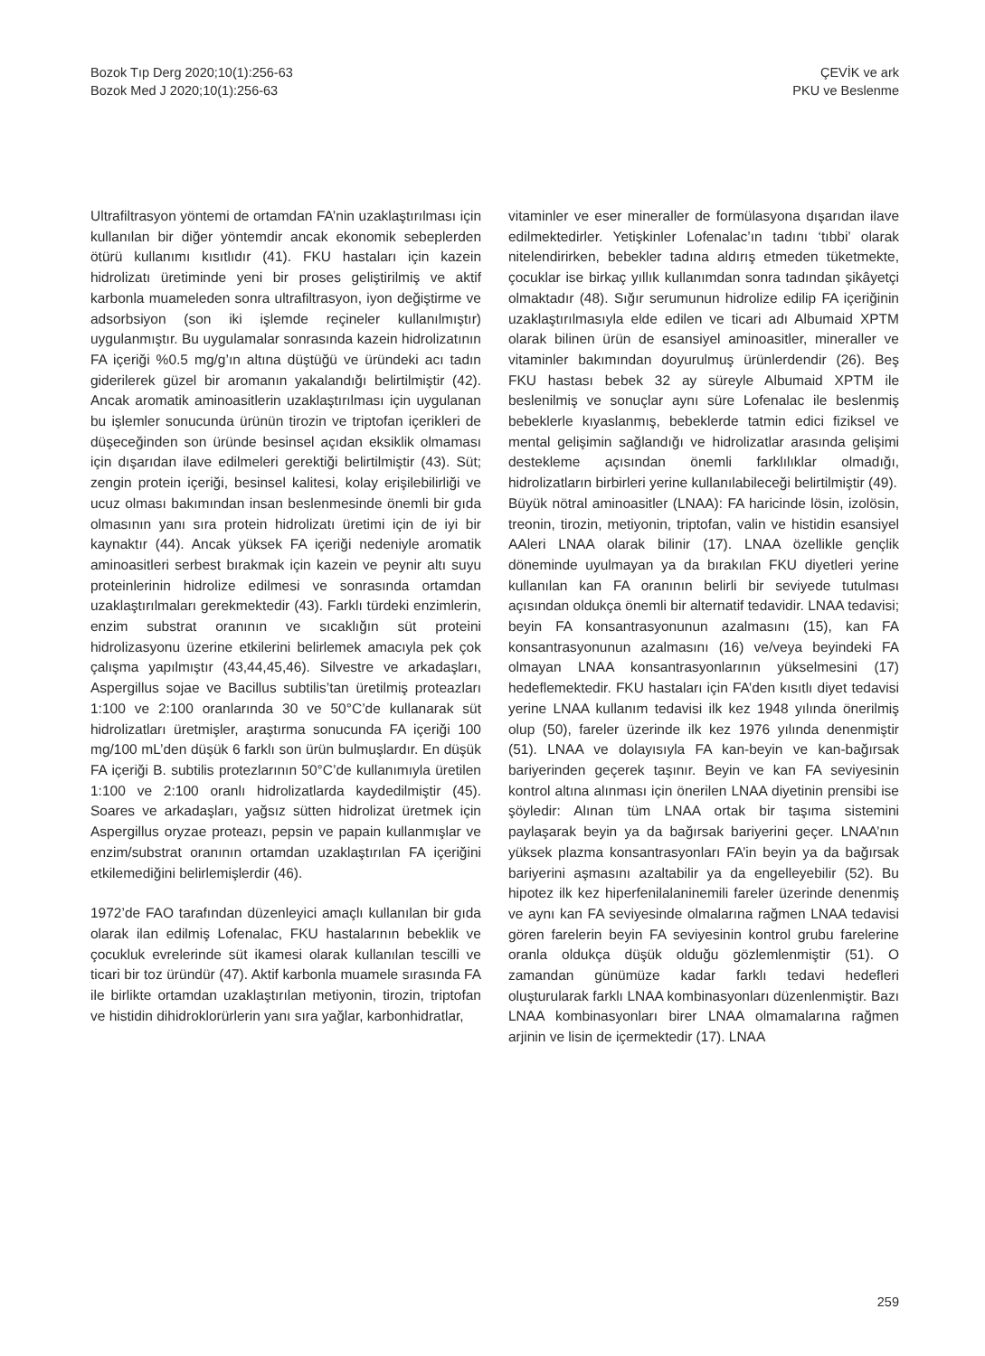Bozok Tıp Derg 2020;10(1):256-63
Bozok Med J 2020;10(1):256-63
ÇEVİK ve ark
PKU ve Beslenme
Ultrafiltrasyon yöntemi de ortamdan FA’nin uzaklaştırılması için kullanılan bir diğer yöntemdir ancak ekonomik sebeplerden ötürü kullanımı kısıtlıdır (41). FKU hastaları için kazein hidrolizatı üretiminde yeni bir proses geliştirilmiş ve aktif karbonla muameleden sonra ultrafiltrasyon, iyon değiştirme ve adsorbsiyon (son iki işlemde reçineler kullanılmıştır) uygulanmıştır. Bu uygulamalar sonrasında kazein hidrolizatının FA içeriği %0.5 mg/g’ın altına düştüğü ve üründeki acı tadın giderilerek güzel bir aromanın yakalandığı belirtilmiştir (42). Ancak aromatik aminoasitlerin uzaklaştırılması için uygulanan bu işlemler sonucunda ürünün tirozin ve triptofan içerikleri de düşeceğinden son üründe besinsel açıdan eksiklik olmaması için dışarıdan ilave edilmeleri gerektiği belirtilmiştir (43). Süt; zengin protein içeriği, besinsel kalitesi, kolay erişilebilirliği ve ucuz olması bakımından insan beslenmesinde önemli bir gıda olmasının yanı sıra protein hidrolizatı üretimi için de iyi bir kaynaktır (44). Ancak yüksek FA içeriği nedeniyle aromatik aminoasitleri serbest bırakmak için kazein ve peynir altı suyu proteinlerinin hidrolize edilmesi ve sonrasında ortamdan uzaklaştırılmaları gerekmektedir (43). Farklı türdeki enzimlerin, enzim substrat oranının ve sıcaklığın süt proteini hidrolizasyonu üzerine etkilerini belirlemek amacıyla pek çok çalışma yapılmıştır (43,44,45,46). Silvestre ve arkadaşları, Aspergillus sojae ve Bacillus subtilis’tan üretilmiş proteazları 1:100 ve 2:100 oranlarında 30 ve 50°C’de kullanarak süt hidrolizatları üretmişler, araştırma sonucunda FA içeriği 100 mg/100 mL’den düşük 6 farklı son ürün bulmuşlardır. En düşük FA içeriği B. subtilis protezlarının 50°C’de kullanımıyla üretilen 1:100 ve 2:100 oranlı hidrolizatlarda kaydedilmiştir (45). Soares ve arkadaşları, yağsız sütten hidrolizat üretmek için Aspergillus oryzae proteazı, pepsin ve papain kullanmışlar ve enzim/substrat oranının ortamdan uzaklaştırılan FA içeriğini etkilemediğini belirlemişlerdir (46).
1972’de FAO tarafından düzenleyici amaçlı kullanılan bir gıda olarak ilan edilmiş Lofenalac, FKU hastalarının bebeklik ve çocukluk evrelerinde süt ikamesi olarak kullanılan tescilli ve ticari bir toz üründür (47). Aktif karbonla muamele sırasında FA ile birlikte ortamdan uzaklaştırılan metiyonin, tirozin, triptofan ve histidin dihidroklorürlerin yanı sıra yağlar, karbonhidratlar,
vitaminler ve eser mineraller de formülasyona dışarıdan ilave edilmektedirler. Yetişkinler Lofenalac’ın tadını ‘tıbbi’ olarak nitelendirirken, bebekler tadına aldırış etmeden tüketmekte, çocuklar ise birkaç yıllık kullanımdan sonra tadından şikâyetçi olmaktadır (48). Sığır serumunun hidrolize edilip FA içeriğinin uzaklaştırılmasıyla elde edilen ve ticari adı Albumaid XPTM olarak bilinen ürün de esansiyel aminoasitler, mineraller ve vitaminler bakımından doyurulmuş ürünlerdendir (26). Beş FKU hastası bebek 32 ay süreyle Albumaid XPTM ile beslenilmiş ve sonuçlar aynı süre Lofenalac ile beslenmiş bebeklerle kıyaslanmış, bebeklerde tatmin edici fiziksel ve mental gelişimin sağlandığı ve hidrolizatlar arasında gelişimi destekleme açısından önemli farklılıklar olmadığı, hidrolizatların birbirleri yerine kullanılabileceği belirtilmiştir (49).
Büyük nötral aminoasitler (LNAA): FA haricinde lösin, izolösin, treonin, tirozin, metiyonin, triptofan, valin ve histidin esansiyel AAleri LNAA olarak bilinir (17). LNAA özellikle gençlik döneminde uyulmayan ya da bırakılan FKU diyetleri yerine kullanılan kan FA oranının belirli bir seviyede tutulması açısından oldukça önemli bir alternatif tedavidir. LNAA tedavisi; beyin FA konsantrasyonunun azalmasını (15), kan FA konsantrasyonunun azalmasını (16) ve/veya beyindeki FA olmayan LNAA konsantrasyonlarının yükselmesini (17) hedeflemektedir. FKU hastaları için FA’den kısıtlı diyet tedavisi yerine LNAA kullanım tedavisi ilk kez 1948 yılında önerilmiş olup (50), fareler üzerinde ilk kez 1976 yılında denenmiştir (51). LNAA ve dolayısıyla FA kan-beyin ve kan-bağırsak bariyerinden geçerek taşınır. Beyin ve kan FA seviyesinin kontrol altına alınması için önerilen LNAA diyetinin prensibi ise şöyledir: Alınan tüm LNAA ortak bir taşıma sistemini paylaşarak beyin ya da bağırsak bariyerini geçer. LNAA’nın yüksek plazma konsantrasyonları FA’in beyin ya da bağırsak bariyerini aşmasını azaltabilir ya da engelleyebilir (52). Bu hipotez ilk kez hiperfenilalaninemili fareler üzerinde denenmiş ve aynı kan FA seviyesinde olmalarına rağmen LNAA tedavisi gören farelerin beyin FA seviyesinin kontrol grubu farelerine oranla oldukça düşük olduğu gözlemlenmiştir (51). O zamandan günümüze kadar farklı tedavi hedefleri oluşturularak farklı LNAA kombinasyonları düzenlenmiştir. Bazı LNAA kombinasyonları birer LNAA olmamalarına rağmen arjinin ve lisin de içermektedir (17). LNAA
259